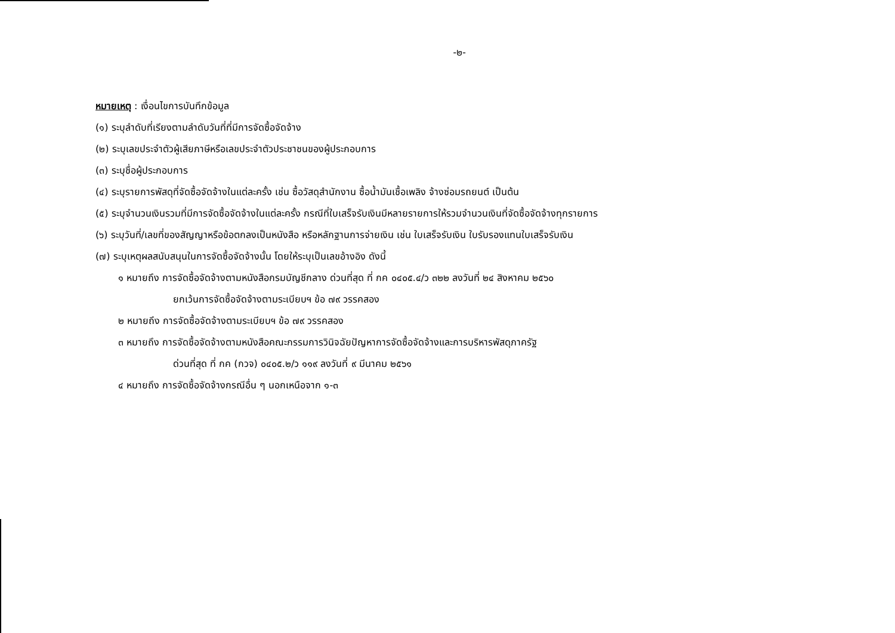-๒-
หมายเหตุ : เงื่อนไขการบันทึกข้อมูล
(๑) ระบุลำดับที่เรียงตามลำดับวันที่ที่มีการจัดซื้อจัดจ้าง
(๒) ระบุเลขประจำตัวผู้เสียภาษีหรือเลขประจำตัวประชาชนของผู้ประกอบการ
(๓) ระบุชื่อผู้ประกอบการ
(๔) ระบุรายการพัสดุที่จัดซื้อจัดจ้างในแต่ละครั้ง เช่น ซื้อวัสดุสำนักงาน ซื้อน้ำมันเชื้อเพลิง จ้างซ่อมรถยนต์ เป็นต้น
(๕) ระบุจำนวนเงินรวมที่มีการจัดซื้อจัดจ้างในแต่ละครั้ง กรณีที่ใบเสร็จรับเงินมีหลายรายการให้รวมจำนวนเงินที่จัดซื้อจัดจ้างทุกรายการ
(๖) ระบุวันที่/เลขที่ของสัญญาหรือข้อตกลงเป็นหนังสือ หรือหลักฐานการจ่ายเงิน เช่น ใบเสร็จรับเงิน ใบรับรองแทนใบเสร็จรับเงิน
(๗) ระบุเหตุผลสนับสนุนในการจัดซื้อจัดจ้างนั้น โดยให้ระบุเป็นเลขอ้างอิง ดังนี้
๑ หมายถึง การจัดซื้อจัดจ้างตามหนังสือกรมบัญชีกลาง ด่วนที่สุด ที่ กค ๐๔๐๕.๔/ว ๓๒๒ ลงวันที่ ๒๔ สิงหาคม ๒๕๖๐
ยกเว้นการจัดซื้อจัดจ้างตามระเบียบฯ ข้อ ๗๙ วรรคสอง
๒ หมายถึง การจัดซื้อจัดจ้างตามระเบียบฯ ข้อ ๗๙ วรรคสอง
๓ หมายถึง การจัดซื้อจัดจ้างตามหนังสือคณะกรรมการวินิจฉัยปัญหาการจัดซื้อจัดจ้างและการบริหารพัสดุภาครัฐ
ด่วนที่สุด ที่ กค (กวจ) ๐๔๐๕.๒/ว ๑๑๙ ลงวันที่ ๙ มีนาคม ๒๕๖๑
๔ หมายถึง การจัดซื้อจัดจ้างกรณีอื่น ๆ นอกเหนือจาก ๑-๓